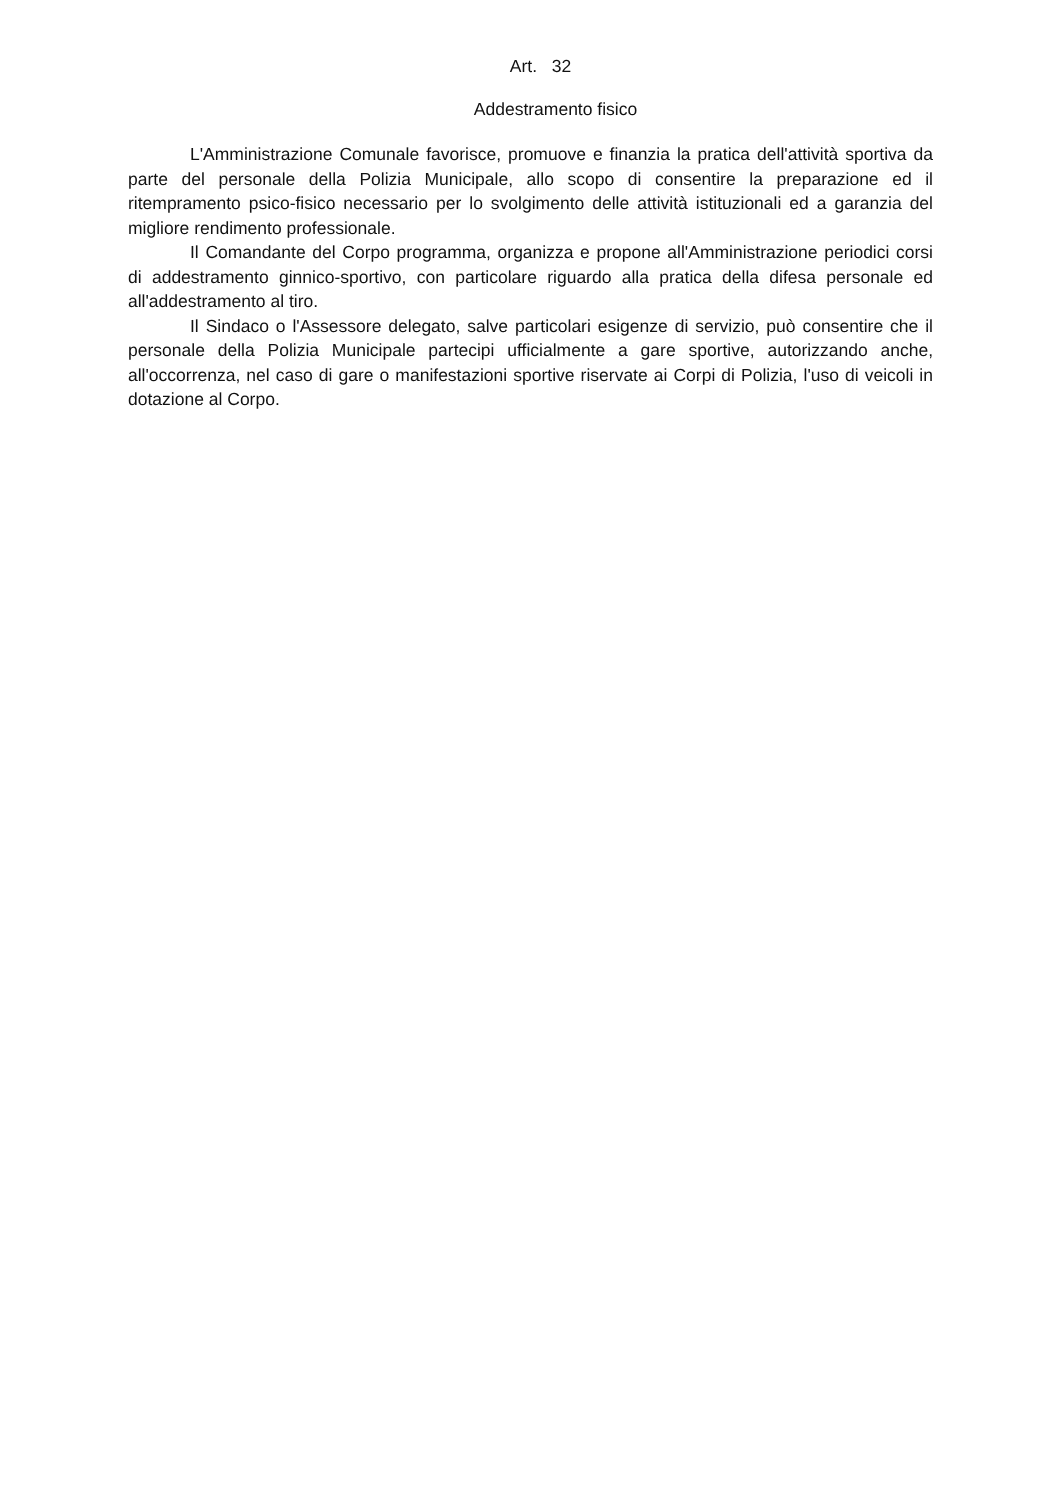Art. 32
Addestramento fisico
L'Amministrazione Comunale favorisce, promuove e finanzia la pratica dell'attività sportiva da parte del personale della Polizia Municipale, allo scopo di consentire la preparazione ed il ritempramento psico-fisico necessario per lo svolgimento delle attività istituzionali ed a garanzia del migliore rendimento professionale.
Il Comandante del Corpo programma, organizza e propone all'Amministrazione periodici corsi di addestramento ginnico-sportivo, con particolare riguardo alla pratica della difesa personale ed all'addestramento al tiro.
Il Sindaco o l'Assessore delegato, salve particolari esigenze di servizio, può consentire che il personale della Polizia Municipale partecipi ufficialmente a gare sportive, autorizzando anche, all'occorrenza, nel caso di gare o manifestazioni sportive riservate ai Corpi di Polizia, l'uso di veicoli in dotazione al Corpo.